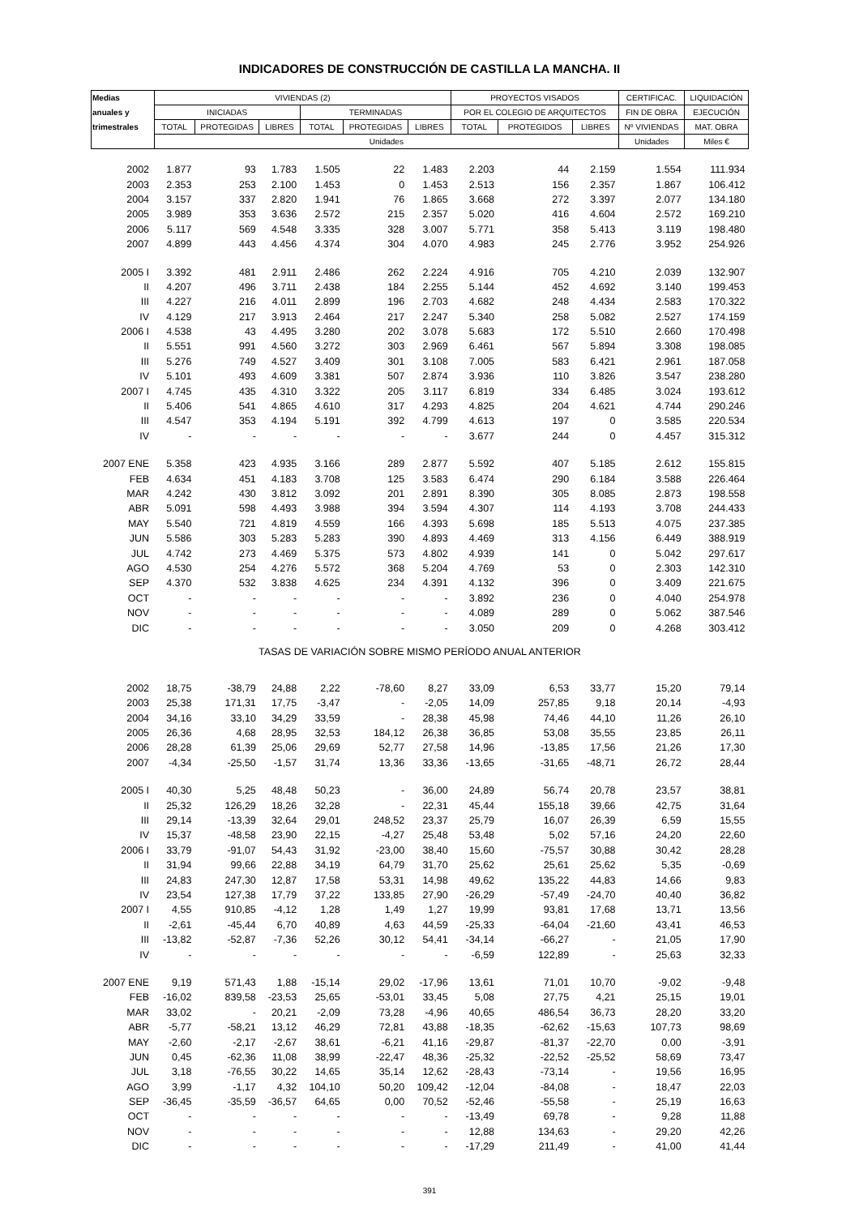INDICADORES DE CONSTRUCCIÓN DE CASTILLA LA MANCHA. II
| Medias | VIVIENDAS (2) | | | | | | PROYECTOS VISADOS | | | CERTIFICAC. | LIQUIDACIÓN |
| --- | --- | --- | --- | --- | --- | --- | --- | --- | --- | --- | --- |
| anuales y | INICIADAS | | | TERMINADAS | | | POR EL COLEGIO DE ARQUITECTOS | | | FIN DE OBRA | EJECUCIÓN |
| trimestrales | TOTAL | PROTEGIDAS | LIBRES | TOTAL | PROTEGIDAS | LIBRES | TOTAL | PROTEGIDOS | LIBRES | Nº VIVIENDAS | MAT. OBRA |
| | Unidades | | | | | | | | | Unidades | Miles € |
| 2002 | 1.877 | 93 | 1.783 | 1.505 | 22 | 1.483 | 2.203 | 44 | 2.159 | 1.554 | 111.934 |
| 2003 | 2.353 | 253 | 2.100 | 1.453 | 0 | 1.453 | 2.513 | 156 | 2.357 | 1.867 | 106.412 |
| 2004 | 3.157 | 337 | 2.820 | 1.941 | 76 | 1.865 | 3.668 | 272 | 3.397 | 2.077 | 134.180 |
| 2005 | 3.989 | 353 | 3.636 | 2.572 | 215 | 2.357 | 5.020 | 416 | 4.604 | 2.572 | 169.210 |
| 2006 | 5.117 | 569 | 4.548 | 3.335 | 328 | 3.007 | 5.771 | 358 | 5.413 | 3.119 | 198.480 |
| 2007 | 4.899 | 443 | 4.456 | 4.374 | 304 | 4.070 | 4.983 | 245 | 2.776 | 3.952 | 254.926 |
| 2005 I | 3.392 | 481 | 2.911 | 2.486 | 262 | 2.224 | 4.916 | 705 | 4.210 | 2.039 | 132.907 |
| II | 4.207 | 496 | 3.711 | 2.438 | 184 | 2.255 | 5.144 | 452 | 4.692 | 3.140 | 199.453 |
| III | 4.227 | 216 | 4.011 | 2.899 | 196 | 2.703 | 4.682 | 248 | 4.434 | 2.583 | 170.322 |
| IV | 4.129 | 217 | 3.913 | 2.464 | 217 | 2.247 | 5.340 | 258 | 5.082 | 2.527 | 174.159 |
| 2006 I | 4.538 | 43 | 4.495 | 3.280 | 202 | 3.078 | 5.683 | 172 | 5.510 | 2.660 | 170.498 |
| II | 5.551 | 991 | 4.560 | 3.272 | 303 | 2.969 | 6.461 | 567 | 5.894 | 3.308 | 198.085 |
| III | 5.276 | 749 | 4.527 | 3.409 | 301 | 3.108 | 7.005 | 583 | 6.421 | 2.961 | 187.058 |
| IV | 5.101 | 493 | 4.609 | 3.381 | 507 | 2.874 | 3.936 | 110 | 3.826 | 3.547 | 238.280 |
| 2007 I | 4.745 | 435 | 4.310 | 3.322 | 205 | 3.117 | 6.819 | 334 | 6.485 | 3.024 | 193.612 |
| II | 5.406 | 541 | 4.865 | 4.610 | 317 | 4.293 | 4.825 | 204 | 4.621 | 4.744 | 290.246 |
| III | 4.547 | 353 | 4.194 | 5.191 | 392 | 4.799 | 4.613 | 197 | 0 | 3.585 | 220.534 |
| IV | - | - | - | - | - | - | 3.677 | 244 | 0 | 4.457 | 315.312 |
| 2007 ENE | 5.358 | 423 | 4.935 | 3.166 | 289 | 2.877 | 5.592 | 407 | 5.185 | 2.612 | 155.815 |
| FEB | 4.634 | 451 | 4.183 | 3.708 | 125 | 3.583 | 6.474 | 290 | 6.184 | 3.588 | 226.464 |
| MAR | 4.242 | 430 | 3.812 | 3.092 | 201 | 2.891 | 8.390 | 305 | 8.085 | 2.873 | 198.558 |
| ABR | 5.091 | 598 | 4.493 | 3.988 | 394 | 3.594 | 4.307 | 114 | 4.193 | 3.708 | 244.433 |
| MAY | 5.540 | 721 | 4.819 | 4.559 | 166 | 4.393 | 5.698 | 185 | 5.513 | 4.075 | 237.385 |
| JUN | 5.586 | 303 | 5.283 | 5.283 | 390 | 4.893 | 4.469 | 313 | 4.156 | 6.449 | 388.919 |
| JUL | 4.742 | 273 | 4.469 | 5.375 | 573 | 4.802 | 4.939 | 141 | 0 | 5.042 | 297.617 |
| AGO | 4.530 | 254 | 4.276 | 5.572 | 368 | 5.204 | 4.769 | 53 | 0 | 2.303 | 142.310 |
| SEP | 4.370 | 532 | 3.838 | 4.625 | 234 | 4.391 | 4.132 | 396 | 0 | 3.409 | 221.675 |
| OCT | - | - | - | - | - | - | 3.892 | 236 | 0 | 4.040 | 254.978 |
| NOV | - | - | - | - | - | - | 4.089 | 289 | 0 | 5.062 | 387.546 |
| DIC | - | - | - | - | - | - | 3.050 | 209 | 0 | 4.268 | 303.412 |
| TASAS DE VARIACIÓN SOBRE MISMO PERÍODO ANUAL ANTERIOR | | | | | | | | | | | |
| 2002 | 18,75 | -38,79 | 24,88 | 2,22 | -78,60 | 8,27 | 33,09 | 6,53 | 33,77 | 15,20 | 79,14 |
| 2003 | 25,38 | 171,31 | 17,75 | -3,47 | - | -2,05 | 14,09 | 257,85 | 9,18 | 20,14 | -4,93 |
| 2004 | 34,16 | 33,10 | 34,29 | 33,59 | - | 28,38 | 45,98 | 74,46 | 44,10 | 11,26 | 26,10 |
| 2005 | 26,36 | 4,68 | 28,95 | 32,53 | 184,12 | 26,38 | 36,85 | 53,08 | 35,55 | 23,85 | 26,11 |
| 2006 | 28,28 | 61,39 | 25,06 | 29,69 | 52,77 | 27,58 | 14,96 | -13,85 | 17,56 | 21,26 | 17,30 |
| 2007 | -4,34 | -25,50 | -1,57 | 31,74 | 13,36 | 33,36 | -13,65 | -31,65 | -48,71 | 26,72 | 28,44 |
| 2005 I | 40,30 | 5,25 | 48,48 | 50,23 | - | 36,00 | 24,89 | 56,74 | 20,78 | 23,57 | 38,81 |
| II | 25,32 | 126,29 | 18,26 | 32,28 | - | 22,31 | 45,44 | 155,18 | 39,66 | 42,75 | 31,64 |
| III | 29,14 | -13,39 | 32,64 | 29,01 | 248,52 | 23,37 | 25,79 | 16,07 | 26,39 | 6,59 | 15,55 |
| IV | 15,37 | -48,58 | 23,90 | 22,15 | -4,27 | 25,48 | 53,48 | 5,02 | 57,16 | 24,20 | 22,60 |
| 2006 I | 33,79 | -91,07 | 54,43 | 31,92 | -23,00 | 38,40 | 15,60 | -75,57 | 30,88 | 30,42 | 28,28 |
| II | 31,94 | 99,66 | 22,88 | 34,19 | 64,79 | 31,70 | 25,62 | 25,61 | 25,62 | 5,35 | -0,69 |
| III | 24,83 | 247,30 | 12,87 | 17,58 | 53,31 | 14,98 | 49,62 | 135,22 | 44,83 | 14,66 | 9,83 |
| IV | 23,54 | 127,38 | 17,79 | 37,22 | 133,85 | 27,90 | -26,29 | -57,49 | -24,70 | 40,40 | 36,82 |
| 2007 I | 4,55 | 910,85 | -4,12 | 1,28 | 1,49 | 1,27 | 19,99 | 93,81 | 17,68 | 13,71 | 13,56 |
| II | -2,61 | -45,44 | 6,70 | 40,89 | 4,63 | 44,59 | -25,33 | -64,04 | -21,60 | 43,41 | 46,53 |
| III | -13,82 | -52,87 | -7,36 | 52,26 | 30,12 | 54,41 | -34,14 | -66,27 | - | 21,05 | 17,90 |
| IV | - | - | - | - | - | - | -6,59 | 122,89 | - | 25,63 | 32,33 |
| 2007 ENE | 9,19 | 571,43 | 1,88 | -15,14 | 29,02 | -17,96 | 13,61 | 71,01 | 10,70 | -9,02 | -9,48 |
| FEB | -16,02 | 839,58 | -23,53 | 25,65 | -53,01 | 33,45 | 5,08 | 27,75 | 4,21 | 25,15 | 19,01 |
| MAR | 33,02 | - | 20,21 | -2,09 | 73,28 | -4,96 | 40,65 | 486,54 | 36,73 | 28,20 | 33,20 |
| ABR | -5,77 | -58,21 | 13,12 | 46,29 | 72,81 | 43,88 | -18,35 | -62,62 | -15,63 | 107,73 | 98,69 |
| MAY | -2,60 | -2,17 | -2,67 | 38,61 | -6,21 | 41,16 | -29,87 | -81,37 | -22,70 | 0,00 | -3,91 |
| JUN | 0,45 | -62,36 | 11,08 | 38,99 | -22,47 | 48,36 | -25,32 | -22,52 | -25,52 | 58,69 | 73,47 |
| JUL | 3,18 | -76,55 | 30,22 | 14,65 | 35,14 | 12,62 | -28,43 | -73,14 | - | 19,56 | 16,95 |
| AGO | 3,99 | -1,17 | 4,32 | 104,10 | 50,20 | 109,42 | -12,04 | -84,08 | - | 18,47 | 22,03 |
| SEP | -36,45 | -35,59 | -36,57 | 64,65 | 0,00 | 70,52 | -52,46 | -55,58 | - | 25,19 | 16,63 |
| OCT | - | - | - | - | - | - | -13,49 | 69,78 | - | 9,28 | 11,88 |
| NOV | - | - | - | - | - | - | 12,88 | 134,63 | - | 29,20 | 42,26 |
| DIC | - | - | - | - | - | - | -17,29 | 211,49 | - | 41,00 | 41,44 |
391